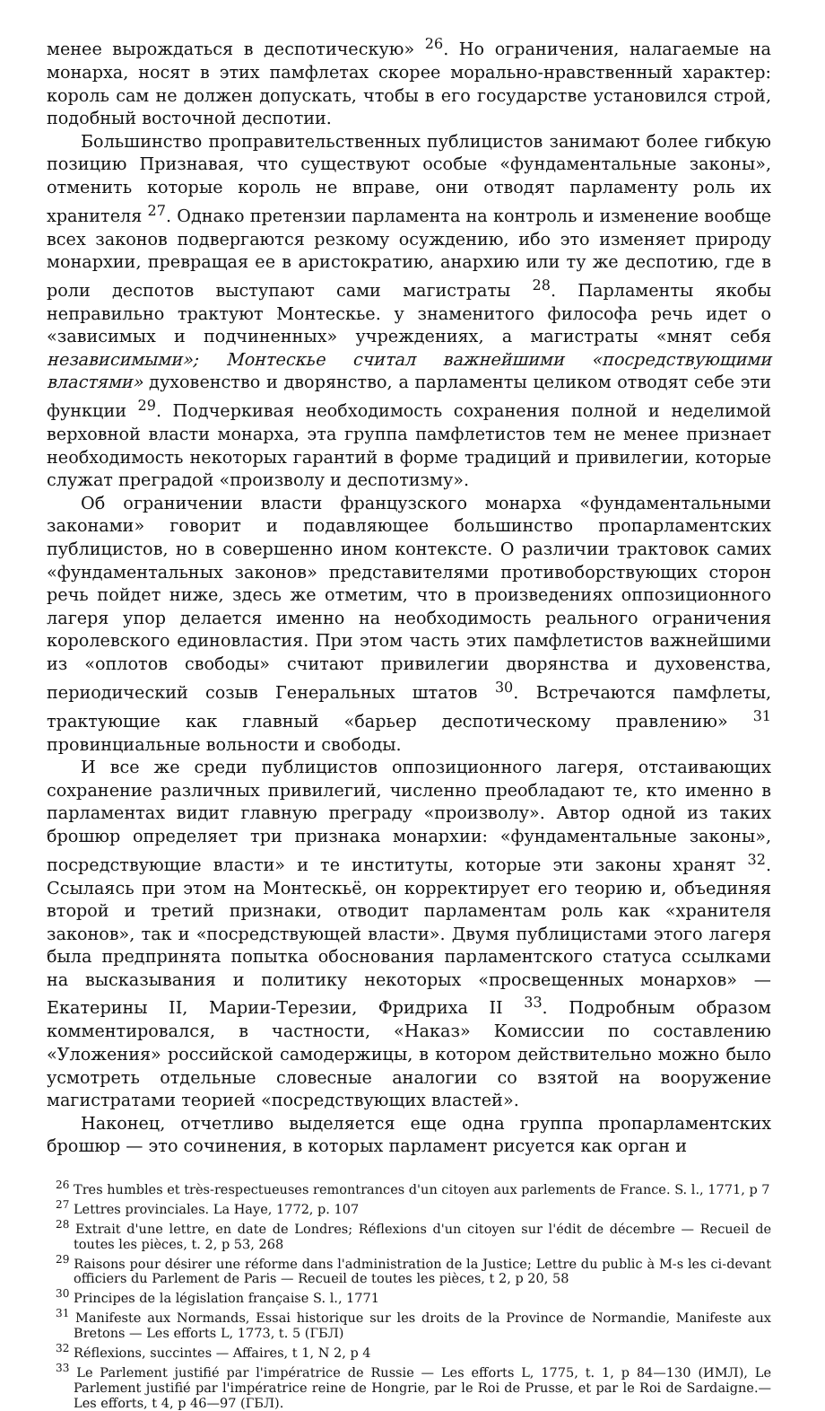менее вырождаться в деспотическую» <sup>26</sup>. Но ограничения, налагаемые на монарха, носят в этих памфлетах скорее морально-нравственный характер: король сам не должен допускать, чтобы в его государстве установился строй, подобный восточной деспотии.
Большинство проправительственных публицистов занимают более гибкую позицию Признавая, что существуют особые «фундаментальные законы», отменить которые король не вправе, они отводят парламенту роль их хранителя <sup>27</sup>. Однако претензии парламента на контроль и изменение вообще всех законов подвергаются резкому осуждению, ибо это изменяет природу монархии, превращая ее в аристократию, анархию или ту же деспотию, где в роли деспотов выступают сами магистраты <sup>28</sup>. Парламенты якобы неправильно трактуют Монтескье. у знаменитого философа речь идет о «зависимых и подчиненных» учреждениях, а магистраты «мнят себя независимыми»; Монтескье считал важнейшими «посредствующими властями» духовенство и дворянство, а парламенты целиком отводят себе эти функции <sup>29</sup>. Подчеркивая необходимость сохранения полной и неделимой верховной власти монарха, эта группа памфлетистов тем не менее признает необходимость некоторых гарантий в форме традиций и привилегии, которые служат преградой «произволу и деспотизму».
Об ограничении власти французского монарха «фундаментальными законами» говорит и подавляющее большинство пропарламентских публицистов, но в совершенно ином контексте. О различии трактовок самих «фундаментальных законов» представителями противоборствующих сторон речь пойдет ниже, здесь же отметим, что в произведениях оппозиционного лагеря упор делается именно на необходимость реального ограничения королевского единовластия. При этом часть этих памфлетистов важнейшими из «оплотов свободы» считают привилегии дворянства и духовенства, периодический созыв Генеральных штатов <sup>30</sup>. Встречаются памфлеты, трактующие как главный «барьер деспотическому правлению» <sup>31</sup> провинциальные вольности и свободы.
И все же среди публицистов оппозиционного лагеря, отстаивающих сохранение различных привилегий, численно преобладают те, кто именно в парламентах видит главную преграду «произволу». Автор одной из таких брошюр определяет три признака монархии: «фундаментальные законы», посредствующие власти» и те институты, которые эти законы хранят <sup>32</sup>. Ссылаясь при этом на Монтескьё, он корректирует его теорию и, объединяя второй и третий признаки, отводит парламентам роль как «хранителя законов», так и «посредствующей власти». Двумя публицистами этого лагеря была предпринята попытка обоснования парламентского статуса ссылками на высказывания и политику некоторых «просвещенных монархов» — Екатерины II, Марии-Терезии, Фридриха II <sup>33</sup>. Подробным образом комментировался, в частности, «Наказ» Комиссии по составлению «Уложения» российской самодержицы, в котором действительно можно было усмотреть отдельные словесные аналогии со взятой на вооружение магистратами теорией «посредствующих властей».
Наконец, отчетливо выделяется еще одна группа пропарламентских брошюр — это сочинения, в которых парламент рисуется как орган и
<sup>26</sup> Tres humbles et très-respectueuses remontrances d'un citoyen aux parlements de France. S. l., 1771, p 7
<sup>27</sup> Lettres provinciales. La Haye, 1772, p. 107
<sup>28</sup> Extrait d'une lettre, en date de Londres; Réflexions d'un citoyen sur l'édit de décembre — Recueil de toutes les pièces, t. 2, p 53, 268
<sup>29</sup> Raisons pour désirer une réforme dans l'administration de la Justice; Lettre du public à M-s les ci-devant officiers du Parlement de Paris — Recueil de toutes les pièces, t 2, p 20, 58
<sup>30</sup> Principes de la législation française S. l., 1771
<sup>31</sup> Manifeste aux Normands, Essai historique sur les droits de la Province de Normandie, Manifeste aux Bretons — Les efforts L, 1773, t. 5 (ГБЛ)
<sup>32</sup> Réflexions, succintes — Affaires, t 1, N 2, p 4
<sup>33</sup> Le Parlement justifié par l'impératrice de Russie — Les efforts L, 1775, t. 1, p 84—130 (ИМЛ), Le Parlement justifié par l'impératrice reine de Hongrie, par le Roi de Prusse, et par le Roi de Sardaigne.— Les efforts, t 4, p 46—97 (ГБЛ).